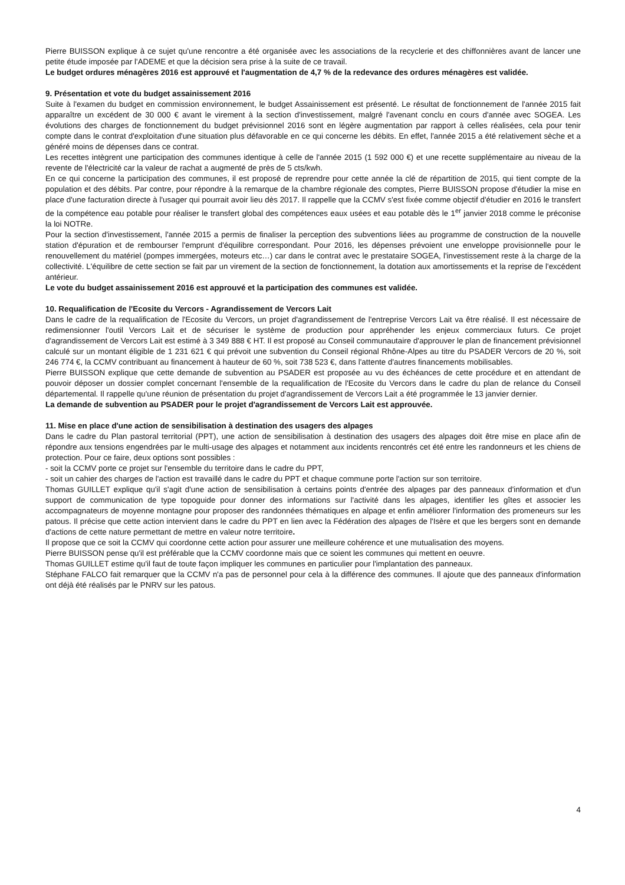Pierre BUISSON explique à ce sujet qu'une rencontre a été organisée avec les associations de la recyclerie et des chiffonnières avant de lancer une petite étude imposée par l'ADEME et que la décision sera prise à la suite de ce travail.
Le budget ordures ménagères 2016 est approuvé et l'augmentation de 4,7 % de la redevance des ordures ménagères est validée.
9. Présentation et vote du budget assainissement 2016
Suite à l'examen du budget en commission environnement, le budget Assainissement est présenté. Le résultat de fonctionnement de l'année 2015 fait apparaître un excédent de 30 000 € avant le virement à la section d'investissement, malgré l'avenant conclu en cours d'année avec SOGEA. Les évolutions des charges de fonctionnement du budget prévisionnel 2016 sont en légère augmentation par rapport à celles réalisées, cela pour tenir compte dans le contrat d'exploitation d'une situation plus défavorable en ce qui concerne les débits. En effet, l'année 2015 a été relativement sèche et a généré moins de dépenses dans ce contrat.
Les recettes intègrent une participation des communes identique à celle de l'année 2015 (1 592 000 €) et une recette supplémentaire au niveau de la revente de l'électricité car la valeur de rachat a augmenté de près de 5 cts/kwh.
En ce qui concerne la participation des communes, il est proposé de reprendre pour cette année la clé de répartition de 2015, qui tient compte de la population et des débits. Par contre, pour répondre à la remarque de la chambre régionale des comptes, Pierre BUISSON propose d'étudier la mise en place d'une facturation directe à l'usager qui pourrait avoir lieu dès 2017. Il rappelle que la CCMV s'est fixée comme objectif d'étudier en 2016 le transfert de la compétence eau potable pour réaliser le transfert global des compétences eaux usées et eau potable dès le 1<sup>er</sup> janvier 2018 comme le préconise la loi NOTRe.
Pour la section d'investissement, l'année 2015 a permis de finaliser la perception des subventions liées au programme de construction de la nouvelle station d'épuration et de rembourser l'emprunt d'équilibre correspondant. Pour 2016, les dépenses prévoient une enveloppe provisionnelle pour le renouvellement du matériel (pompes immergées, moteurs etc…) car dans le contrat avec le prestataire SOGEA, l'investissement reste à la charge de la collectivité. L'équilibre de cette section se fait par un virement de la section de fonctionnement, la dotation aux amortissements et la reprise de l'excédent antérieur.
Le vote du budget assainissement 2016 est approuvé et la participation des communes est validée.
10. Requalification de l'Ecosite du Vercors - Agrandissement de Vercors Lait
Dans le cadre de la requalification de l'Ecosite du Vercors, un projet d'agrandissement de l'entreprise Vercors Lait va être réalisé. Il est nécessaire de redimensionner l'outil Vercors Lait et de sécuriser le système de production pour appréhender les enjeux commerciaux futurs. Ce projet d'agrandissement de Vercors Lait est estimé à 3 349 888 € HT. Il est proposé au Conseil communautaire d'approuver le plan de financement prévisionnel calculé sur un montant éligible de 1 231 621 € qui prévoit une subvention du Conseil régional Rhône-Alpes au titre du PSADER Vercors de 20 %, soit 246 774 €, la CCMV contribuant au financement à hauteur de 60 %, soit 738 523 €, dans l'attente d'autres financements mobilisables.
Pierre BUISSON explique que cette demande de subvention au PSADER est proposée au vu des échéances de cette procédure et en attendant de pouvoir déposer un dossier complet concernant l'ensemble de la requalification de l'Ecosite du Vercors dans le cadre du plan de relance du Conseil départemental. Il rappelle qu'une réunion de présentation du projet d'agrandissement de Vercors Lait a été programmée le 13 janvier dernier.
La demande de subvention au PSADER pour le projet d'agrandissement de Vercors Lait est approuvée.
11. Mise en place d'une action de sensibilisation à destination des usagers des alpages
Dans le cadre du Plan pastoral territorial (PPT), une action de sensibilisation à destination des usagers des alpages doit être mise en place afin de répondre aux tensions engendrées par le multi-usage des alpages et notamment aux incidents rencontrés cet été entre les randonneurs et les chiens de protection. Pour ce faire, deux options sont possibles :
- soit la CCMV porte ce projet sur l'ensemble du territoire dans le cadre du PPT,
- soit un cahier des charges de l'action est travaillé dans le cadre du PPT et chaque commune porte l'action sur son territoire.
Thomas GUILLET explique qu'il s'agit d'une action de sensibilisation à certains points d'entrée des alpages par des panneaux d'information et d'un support de communication de type topoguide pour donner des informations sur l'activité dans les alpages, identifier les gîtes et associer les accompagnateurs de moyenne montagne pour proposer des randonnées thématiques en alpage et enfin améliorer l'information des promeneurs sur les patous. Il précise que cette action intervient dans le cadre du PPT en lien avec la Fédération des alpages de l'Isère et que les bergers sont en demande d'actions de cette nature permettant de mettre en valeur notre territoire.
Il propose que ce soit la CCMV qui coordonne cette action pour assurer une meilleure cohérence et une mutualisation des moyens.
Pierre BUISSON pense qu'il est préférable que la CCMV coordonne mais que ce soient les communes qui mettent en oeuvre.
Thomas GUILLET estime qu'il faut de toute façon impliquer les communes en particulier pour l'implantation des panneaux.
Stéphane FALCO fait remarquer que la CCMV n'a pas de personnel pour cela à la différence des communes. Il ajoute que des panneaux d'information ont déjà été réalisés par le PNRV sur les patous.
4